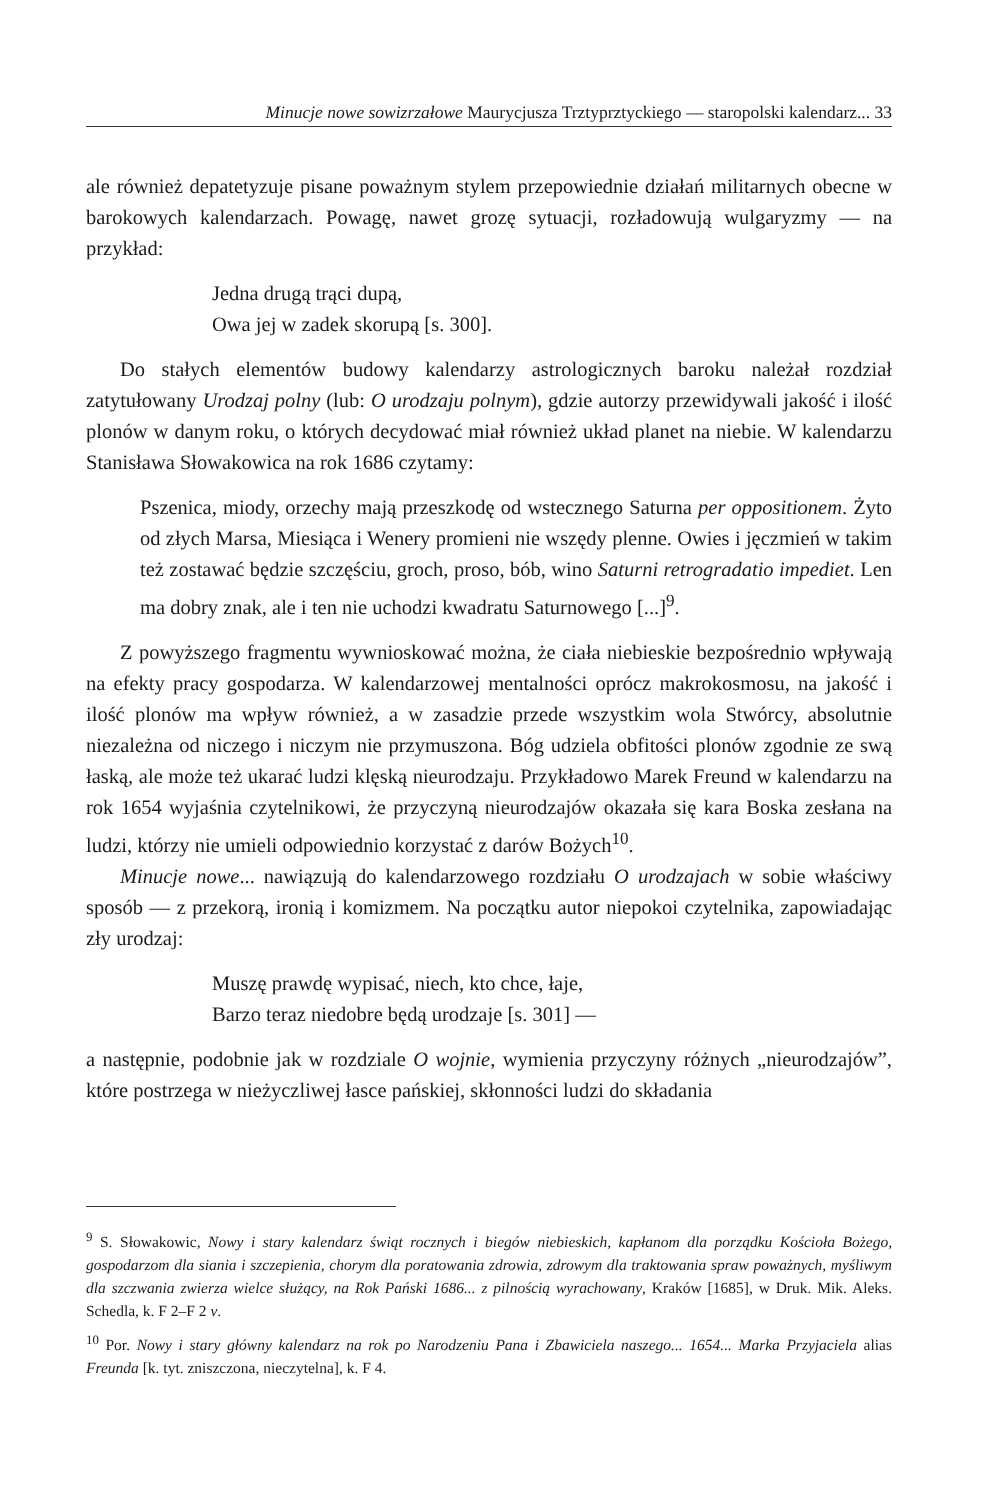Minucje nowe sowizrzałowe Maurycjusza Trztyprztyckiego — staropolski kalendarz... 33
ale również depatetyzuje pisane poważnym stylem przepowiednie działań militarnych obecne w barokowych kalendarzach. Powagę, nawet grozę sytuacji, rozładowują wulgaryzmy — na przykład:
Jedna drugą trąci dupą,
Owa jej w zadek skorupą [s. 300].
Do stałych elementów budowy kalendarzy astrologicznych baroku należał rozdział zatytułowany Urodzaj polny (lub: O urodzaju polnym), gdzie autorzy przewidywali jakość i ilość plonów w danym roku, o których decydować miał również układ planet na niebie. W kalendarzu Stanisława Słowakowica na rok 1686 czytamy:
Pszenica, miody, orzechy mają przeszkodę od wstecznego Saturna per oppositionem. Żyto od złych Marsa, Miesiąca i Wenery promieni nie wszędy plenne. Owies i jęczmień w takim też zostawać będzie szczęściu, groch, proso, bób, wino Saturni retrogradatio impediet. Len ma dobry znak, ale i ten nie uchodzi kwadratu Saturnowego [...]<sup>9</sup>.
Z powyższego fragmentu wywnioskować można, że ciała niebieskie bezpośrednio wpływają na efekty pracy gospodarza. W kalendarzowej mentalności oprócz makrokosmosu, na jakość i ilość plonów ma wpływ również, a w zasadzie przede wszystkim wola Stwórcy, absolutnie niezależna od niczego i niczym nie przymuszona. Bóg udziela obfitości plonów zgodnie ze swą łaską, ale może też ukarać ludzi klęską nieurodzaju. Przykładowo Marek Freund w kalendarzu na rok 1654 wyjaśnia czytelnikowi, że przyczyną nieurodzajów okazała się kara Boska zesłana na ludzi, którzy nie umieli odpowiednio korzystać z darów Bożych<sup>10</sup>.
Minucje nowe... nawiązują do kalendarzowego rozdziału O urodzajach w sobie właściwy sposób — z przekorą, ironią i komizmem. Na początku autor niepokoi czytelnika, zapowiadając zły urodzaj:
Muszę prawdę wypisać, niech, kto chce, łaje,
Barzo teraz niedobre będą urodzaje [s. 301] —
a następnie, podobnie jak w rozdziale O wojnie, wymienia przyczyny różnych „nieurodzajów”, które postrzega w nieżyczliwej łasce pańskiej, skłonności ludzi do składania
<sup>9</sup> S. Słowakowic, Nowy i stary kalendarz świąt rocznych i biegów niebieskich, kapłanom dla porządku Kościoła Bożego, gospodarzom dla siania i szczepienia, chorym dla poratowania zdrowia, zdrowym dla traktowania spraw poważnych, myśliwym dla szczwania zwierza wielce służący, na Rok Pański 1686... z pilnością wyrachowany, Kraków [1685], w Druk. Mik. Aleks. Schedla, k. F 2–F 2 v.
<sup>10</sup> Por. Nowy i stary główny kalendarz na rok po Narodzeniu Pana i Zbawiciela naszego... 1654... Marka Przyjaciela alias Freunda [k. tyt. zniszczona, nieczytelna], k. F 4.